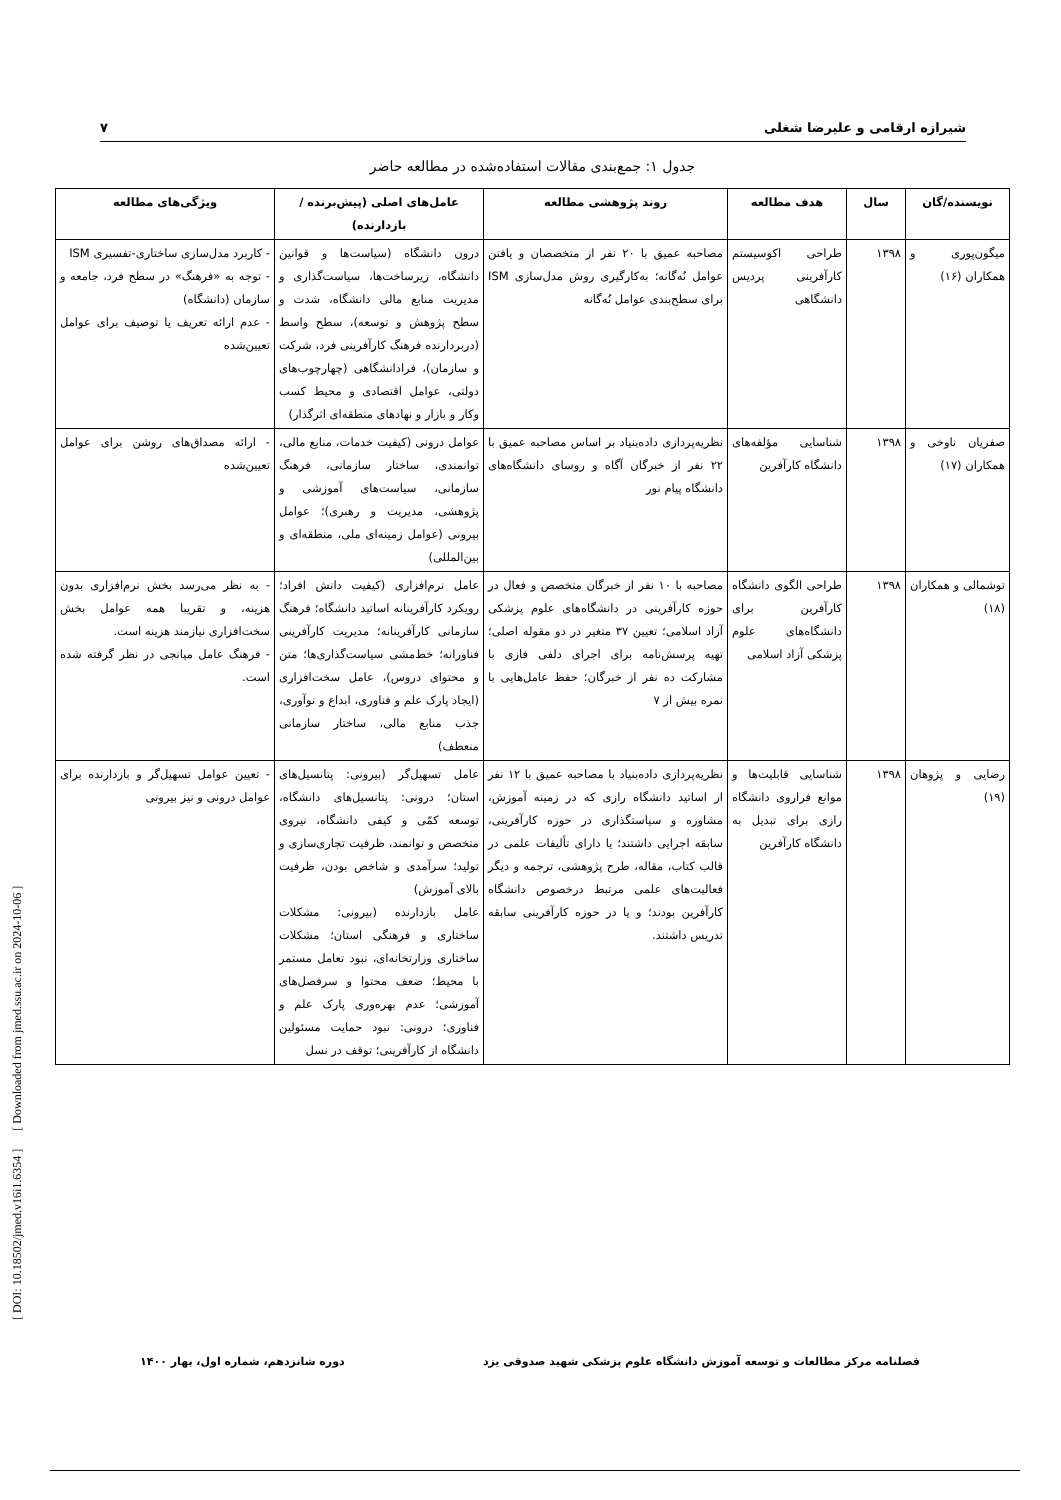شیرازه ارقامی و علیرضا شغلی ۷
جدول ۱: جمع‌بندی مقالات استفاده‌شده در مطالعه حاضر
| نویسنده/گان | سال | هدف مطالعه | روند پژوهشی مطالعه | عامل‌های اصلی (پیش‌برنده / بازدارنده) | ویژگی‌های مطالعه |
| --- | --- | --- | --- | --- | --- |
| میگون‌پوری و همکاران (۱۶) | ۱۳۹۸ | طراحی اکوسیستم کارآفرینی پردیس دانشگاهی | مصاحبه عمیق با ۲۰ نفر از متخصصان و یافتن عوامل نُه‌گانه؛ به‌کارگیری روش مدل‌سازی ISM برای سطح‌بندی عوامل نُه‌گانه | درون دانشگاه (سیاست‌ها و قوانین دانشگاه، زیرساخت‌ها، سیاست‌گذاری و مدیریت منابع مالی دانشگاه، شدت و سطح پژوهش و توسعه)، سطح واسط (دربردارنده فرهنگ کارآفرینی فرد، شرکت و سازمان)، فرادانشگاهی (چهارچوب‌های دولتی، عوامل اقتصادی و محیط کسب وکار و بازار و نهادهای منطقه‌ای اثرگذار) | - کاربرد مدل‌سازی ساختاری-تفسیری ISM - توجه به «فرهنگ» در سطح فرد، جامعه و سازمان (دانشگاه) - عدم ارائه تعریف یا توصیف برای عوامل تعیین‌شده |
| صفریان ناوخی و همکاران (۱۷) | ۱۳۹۸ | شناسایی مؤلفه‌های دانشگاه کارآفرین | نظریه‌پردازی داده‌بنیاد بر اساس مصاحبه عمیق با ۲۲ نفر از خبرگان آگاه و روسای دانشگاه‌های دانشگاه پیام نور | عوامل درونی (کیفیت خدمات، منابع مالی، توانمندی، ساختار سازمانی، فرهنگ سازمانی، سیاست‌های آموزشی و پژوهشی، مدیریت و رهبری)؛ عوامل بیرونی (عوامل زمینه‌ای ملی، منطقه‌ای و بین‌المللی) | - ارائه مصداق‌های روشن برای عوامل تعیین‌شده |
| توشمالی و همکاران (۱۸) | ۱۳۹۸ | طراحی الگوی دانشگاه کارآفرین برای دانشگاه‌های علوم پزشکی آزاد اسلامی | مصاحبه با ۱۰ نفر از خبرگان متخصص و فعال در حوزه کارآفرینی در دانشگاه‌های علوم پزشکی آزاد اسلامی؛ تعیین ۳۷ متغیر در دو مقوله اصلی؛ تهیه پرسش‌نامه برای اجرای دلفی فازی با مشارکت ده نفر از خبرگان؛ حفظ عامل‌هایی با نمره بیش از ۷ | عامل نرم‌افزاری (کیفیت دانش افراد؛ رویکرد کارآفرینانه اساتید دانشگاه؛ فرهنگ سازمانی کارآفرینانه؛ مدیریت کارآفرینی فناورانه؛ خط‌مشی سیاست‌گذاری‌ها؛ متن و محتوای دروس)، عامل سخت‌افزاری (ایجاد پارک علم و فناوری، ابداع و نوآوری، جذب منابع مالی، ساختار سازمانی منعطف) | - به نظر می‌رسد بخش نرم‌افزاری بدون هزینه، و تقریبا همه عوامل بخش سخت‌افزاری نیازمند هزینه است. - فرهنگ عامل میانجی در نظر گرفته شده است. |
| رضایی و پژوهان (۱۹) | ۱۳۹۸ | شناسایی قابلیت‌ها و موانع فراروی دانشگاه رازی برای تبدیل به دانشگاه کارآفرین | نظریه‌پردازی داده‌بنیاد با مصاحبه عمیق با ۱۲ نفر از اساتید دانشگاه رازی که در زمینه آموزش، مشاوره و سیاستگذاری در حوزه کارآفرینی، سابقه اجرایی داشتند؛ یا دارای تألیفات علمی در قالب کتاب، مقاله، طرح پژوهشی، ترجمه و دیگر فعالیت‌های علمی مرتبط درخصوص دانشگاه کارآفرین بودند؛ و یا در حوزه کارآفرینی سابقه تدریس داشتند. | عامل تسهیل‌گر (بیرونی: پتانسیل‌های استان؛ درونی: پتانسیل‌های دانشگاه، توسعه کمّی و کیفی دانشگاه، نیروی متخصص و توانمند، ظرفیت تجاری‌سازی و تولید؛ سرآمدی و شاخص بودن، ظرفیت بالای آموزش) عامل بازدارنده (بیرونی: مشکلات ساختاری و فرهنگی استان؛ مشکلات ساختاری وزارتخانه‌ای، نبود تعامل مستمر با محیط؛ ضعف محتوا و سرفصل‌های آموزشی؛ عدم بهره‌وری پارک علم و فناوری؛ درونی: نبود حمایت مسئولین دانشگاه از کارآفرینی؛ توقف در نسل | - تعیین عوامل تسهیل‌گر و بازدارنده برای عوامل درونی و نیز بیرونی |
[ DOI: 10.18502/jmed.v16i1.6354 ] [ Downloaded from jmed.ssu.ac.ir on 2024-10-06 ]
فصلنامه مرکز مطالعات و توسعه آموزش دانشگاه علوم پزشکی شهید صدوقی یزد دوره شانزدهم، شماره اول، بهار ۱۴۰۰